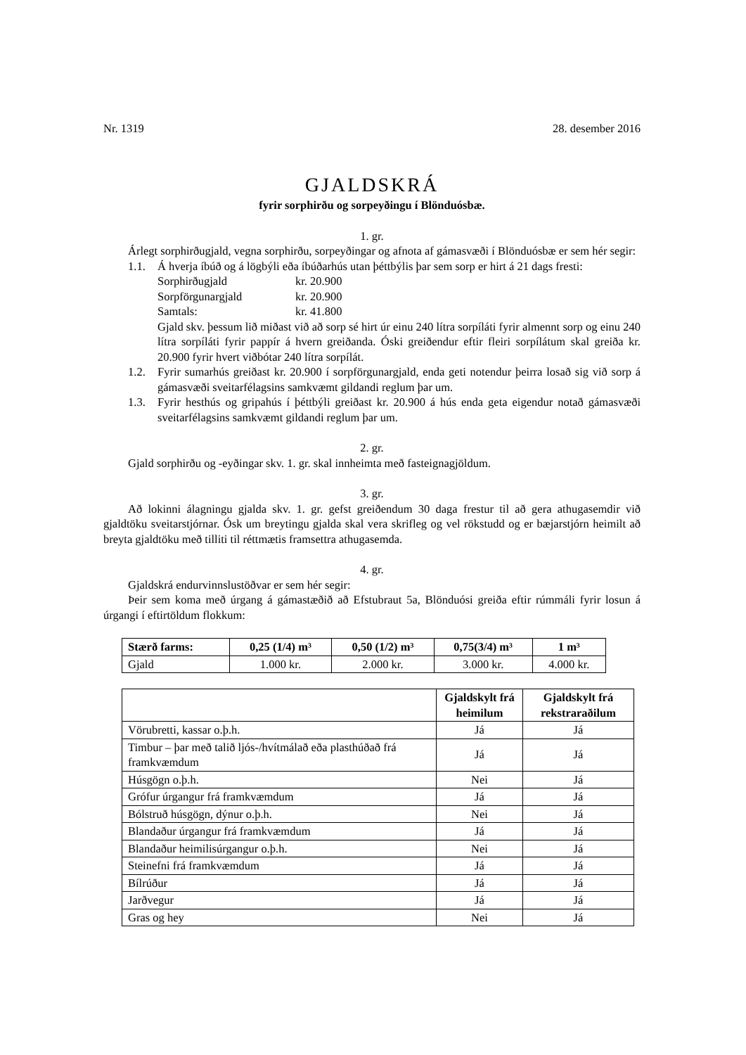Nr. 1319 28. desember 2016
GJALDSKRÁ
fyrir sorphirðu og sorpeyðingu í Blönduósbæ.
1. gr.
Árlegt sorphirðugjald, vegna sorphirðu, sorpeyðingar og afnota af gámasvæði í Blönduósbæ er sem hér segir:
1.1. Á hverja íbúð og á lögbýli eða íbúðarhús utan þéttbýlis þar sem sorp er hirt á 21 dags fresti:
Sorphirðugjald kr. 20.900
Sorpförgunargjald kr. 20.900
Samtals: kr. 41.800
Gjald skv. þessum lið miðast við að sorp sé hirt úr einu 240 lítra sorpíláti fyrir almennt sorp og einu 240 lítra sorpíláti fyrir pappír á hvern greiðanda. Óski greiðendur eftir fleiri sorpílátum skal greiða kr. 20.900 fyrir hvert viðbótar 240 lítra sorpílát.
1.2. Fyrir sumarhús greiðast kr. 20.900 í sorpförgunargjald, enda geti notendur þeirra losað sig við sorp á gámasvæði sveitarfélagsins samkvæmt gildandi reglum þar um.
1.3. Fyrir hesthús og gripahús í þéttbýli greiðast kr. 20.900 á hús enda geta eigendur notað gámasvæði sveitarfélagsins samkvæmt gildandi reglum þar um.
2. gr.
Gjald sorphirðu og -eyðingar skv. 1. gr. skal innheimta með fasteignagjöldum.
3. gr.
Að lokinni álagningu gjalda skv. 1. gr. gefst greiðendum 30 daga frestur til að gera athuga­semdir við gjaldtöku sveitarstjórnar. Ósk um breytingu gjalda skal vera skrifleg og vel rökstudd og er bæjarstjórn heimilt að breyta gjaldtöku með tilliti til réttmætis framsettra athugasemda.
4. gr.
Gjaldskrá endurvinnslustöðvar er sem hér segir:
Þeir sem koma með úrgang á gámastæðið að Efstubraut 5a, Blönduósi greiða eftir rúmmáli fyrir losun á úrgangi í eftirtöldum flokkum:
| Stærð farms: | 0,25 (1/4) m³ | 0,50 (1/2) m³ | 0,75(3/4) m³ | 1 m³ |
| --- | --- | --- | --- | --- |
| Gjald | 1.000 kr. | 2.000 kr. | 3.000 kr. | 4.000 kr. |
| | Gjaldskylt frá heimilum | Gjaldskylt frá rekstraraðilum |
| --- | --- | --- |
| Vörubretti, kassar o.þ.h. | Já | Já |
| Timbur – þar með talið ljós-/hvítmálað eða plasthúðað frá framkvæmdum | Já | Já |
| Húsgögn o.þ.h. | Nei | Já |
| Grófur úrgangur frá framkvæmdum | Já | Já |
| Bólstruð húsgögn, dýnur o.þ.h. | Nei | Já |
| Blandaður úrgangur frá framkvæmdum | Já | Já |
| Blandaður heimilisúrgangur o.þ.h. | Nei | Já |
| Steinefni frá framkvæmdum | Já | Já |
| Bílrúður | Já | Já |
| Jarðvegur | Já | Já |
| Gras og hey | Nei | Já |